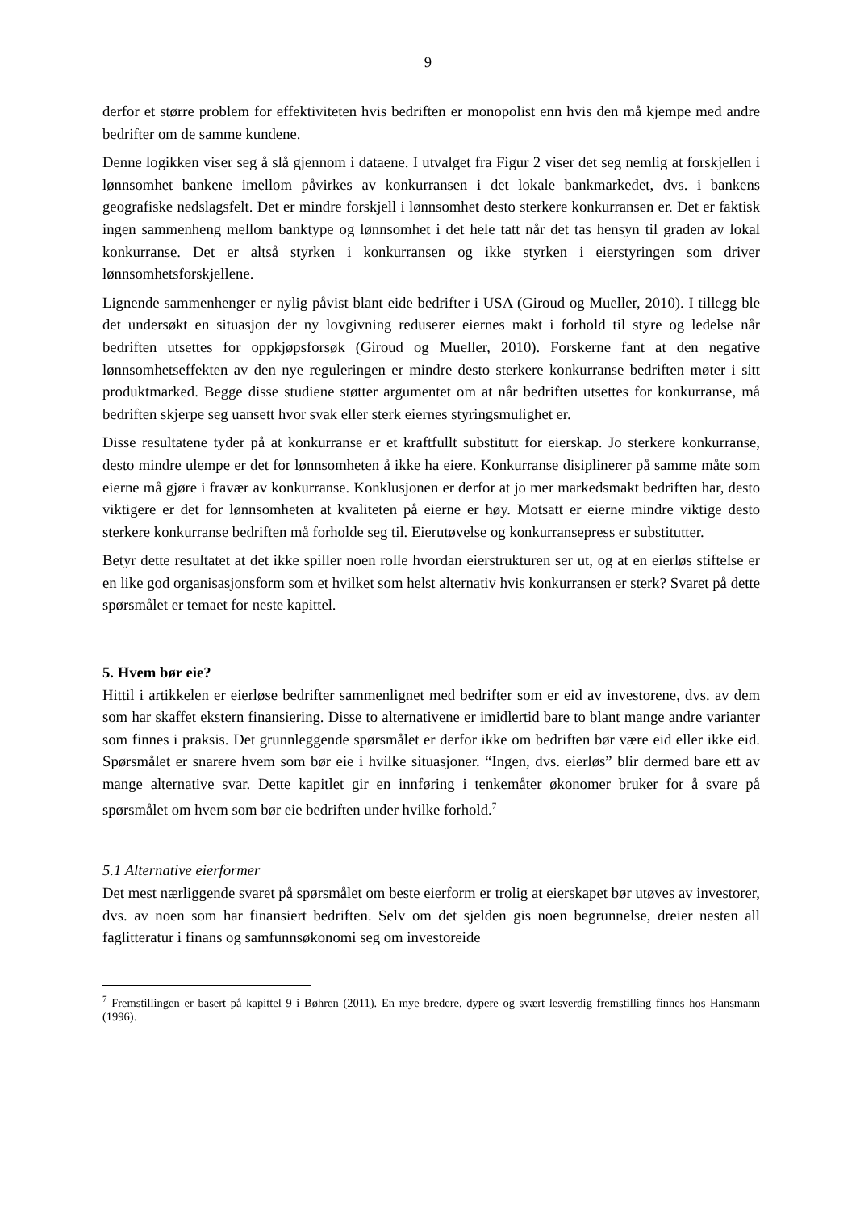9
derfor et større problem for effektiviteten hvis bedriften er monopolist enn hvis den må kjempe med andre bedrifter om de samme kundene.
Denne logikken viser seg å slå gjennom i dataene. I utvalget fra Figur 2 viser det seg nemlig at forskjellen i lønnsomhet bankene imellom påvirkes av konkurransen i det lokale bankmarkedet, dvs. i bankens geografiske nedslagsfelt. Det er mindre forskjell i lønnsomhet desto sterkere konkurransen er. Det er faktisk ingen sammenheng mellom banktype og lønnsomhet i det hele tatt når det tas hensyn til graden av lokal konkurranse. Det er altså styrken i konkurransen og ikke styrken i eierstyringen som driver lønnsomhetsforskjellene.
Lignende sammenhenger er nylig påvist blant eide bedrifter i USA (Giroud og Mueller, 2010). I tillegg ble det undersøkt en situasjon der ny lovgivning reduserer eiernes makt i forhold til styre og ledelse når bedriften utsettes for oppkjøpsforsøk (Giroud og Mueller, 2010). Forskerne fant at den negative lønnsomhetseffekten av den nye reguleringen er mindre desto sterkere konkurranse bedriften møter i sitt produktmarked. Begge disse studiene støtter argumentet om at når bedriften utsettes for konkurranse, må bedriften skjerpe seg uansett hvor svak eller sterk eiernes styringsmulighet er.
Disse resultatene tyder på at konkurranse er et kraftfullt substitutt for eierskap. Jo sterkere konkurranse, desto mindre ulempe er det for lønnsomheten å ikke ha eiere. Konkurranse disiplinerer på samme måte som eierne må gjøre i fravær av konkurranse. Konklusjonen er derfor at jo mer markedsmakt bedriften har, desto viktigere er det for lønnsomheten at kvaliteten på eierne er høy. Motsatt er eierne mindre viktige desto sterkere konkurranse bedriften må forholde seg til. Eierutøvelse og konkurransepress er substitutter.
Betyr dette resultatet at det ikke spiller noen rolle hvordan eierstrukturen ser ut, og at en eierløs stiftelse er en like god organisasjonsform som et hvilket som helst alternativ hvis konkurransen er sterk? Svaret på dette spørsmålet er temaet for neste kapittel.
5. Hvem bør eie?
Hittil i artikkelen er eierløse bedrifter sammenlignet med bedrifter som er eid av investorene, dvs. av dem som har skaffet ekstern finansiering. Disse to alternativene er imidlertid bare to blant mange andre varianter som finnes i praksis. Det grunnleggende spørsmålet er derfor ikke om bedriften bør være eid eller ikke eid. Spørsmålet er snarere hvem som bør eie i hvilke situasjoner. “Ingen, dvs. eierløs” blir dermed bare ett av mange alternative svar. Dette kapitlet gir en innføring i tenkemåter økonomer bruker for å svare på spørsmålet om hvem som bør eie bedriften under hvilke forhold.<sup>7</sup>
5.1 Alternative eierformer
Det mest nærliggende svaret på spørsmålet om beste eierform er trolig at eierskapet bør utøves av investorer, dvs. av noen som har finansiert bedriften. Selv om det sjelden gis noen begrunnelse, dreier nesten all faglitteratur i finans og samfunnsøkonomi seg om investoreide
<sup>7</sup> Fremstillingen er basert på kapittel 9 i Bøhren (2011). En mye bredere, dypere og svært lesverdig fremstilling finnes hos Hansmann (1996).